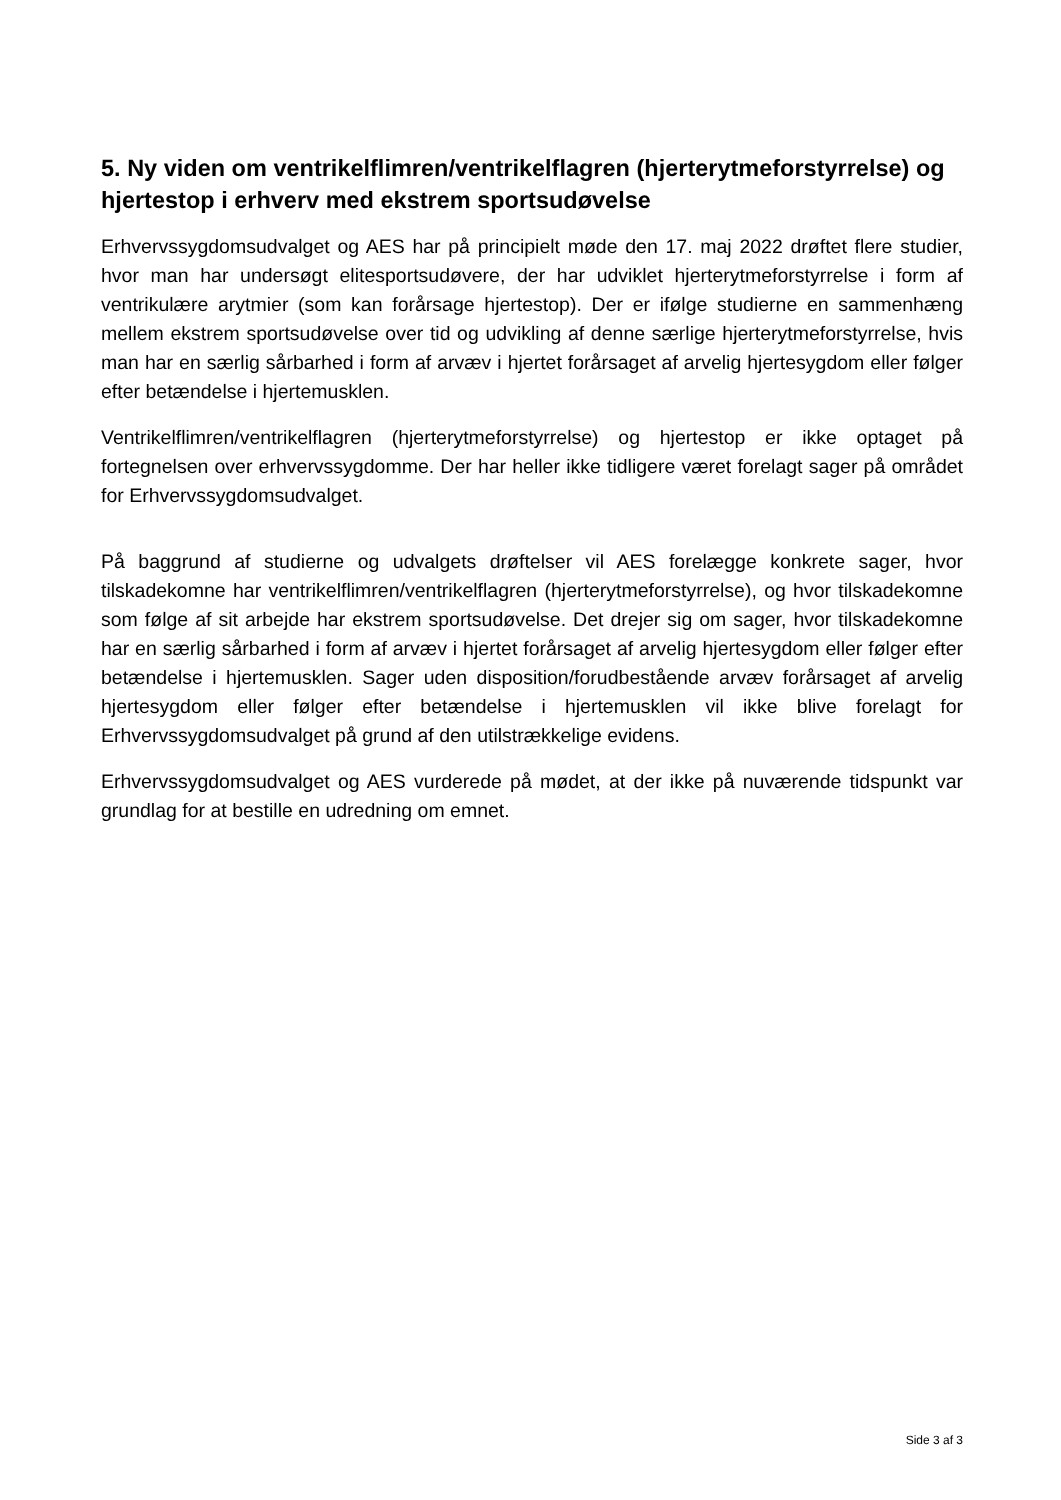5. Ny viden om ventrikelflimren/ventrikelflagren (hjerterytmeforstyrrelse) og hjertestop i erhverv med ekstrem sportsudøvelse
Erhvervssygdomsudvalget og AES har på principielt møde den 17. maj 2022 drøftet flere studier, hvor man har undersøgt elitesportsudøvere, der har udviklet hjerterytmeforstyrrelse i form af ventrikulære arytmier (som kan forårsage hjertestop). Der er ifølge studierne en sammenhæng mellem ekstrem sportsudøvelse over tid og udvikling af denne særlige hjerterytmeforstyrrelse, hvis man har en særlig sårbarhed i form af arvæv i hjertet forårsaget af arvelig hjertesygdom eller følger efter betændelse i hjertemusklen.
Ventrikelflimren/ventrikelflagren (hjerterytmeforstyrrelse) og hjertestop er ikke optaget på fortegnelsen over erhvervssygdomme. Der har heller ikke tidligere været forelagt sager på området for Erhvervssygdomsudvalget.
På baggrund af studierne og udvalgets drøftelser vil AES forelægge konkrete sager, hvor tilskadekomne har ventrikelflimren/ventrikelflagren (hjerterytmeforstyrrelse), og hvor tilskadekomne som følge af sit arbejde har ekstrem sportsudøvelse. Det drejer sig om sager, hvor tilskadekomne har en særlig sårbarhed i form af arvæv i hjertet forårsaget af arvelig hjertesygdom eller følger efter betændelse i hjertemusklen. Sager uden disposition/forudbestående arvæv forårsaget af arvelig hjertesygdom eller følger efter betændelse i hjertemusklen vil ikke blive forelagt for Erhvervssygdomsudvalget på grund af den utilstrækkelige evidens.
Erhvervssygdomsudvalget og AES vurderede på mødet, at der ikke på nuværende tidspunkt var grundlag for at bestille en udredning om emnet.
Side 3 af 3